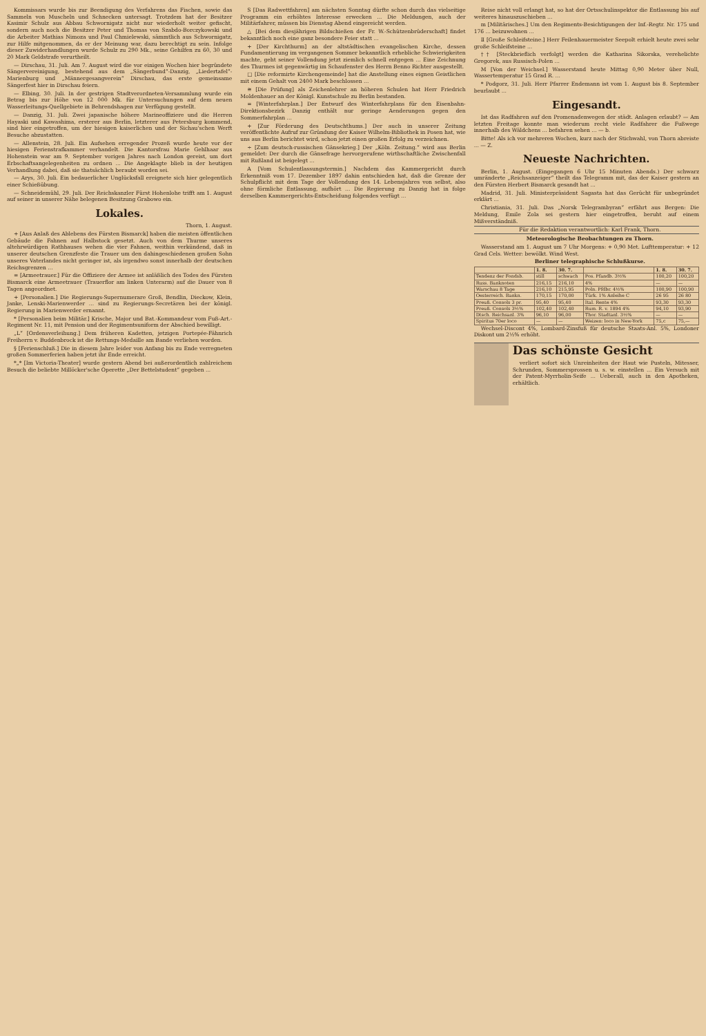Kommissars wurde bis zur Beendigung des Verfahrens das Fischen, sowie das Sammeln von Muscheln und Schnecken untersagt. Trotzdem hat der Besitzer Kasimir Schulz aus Abbau Schwornigatz nicht nur wiederholt weiter gefischt, sondern auch noch die Besitzer Peter und Thomas von Szabdo-Borczykowski und die Arbeiter Mathias Nimoza und Paul Chmielewski, sämmtlich aus Schwornigatz, zur Hilfe mitgenommen, da er der Meinung war, dazu berechtigt zu sein. Infolge dieser Zuwiderhandlungen wurde Schulz zu 290 Mk., seine Gehilfen zu 60, 30 und 20 Mark Geldstrafe verurtheilt.
— Dirschau, 31. Juli. Am 7. August wird die vor einigen Wochen hier begründete Sängervereinigung, bestehend aus dem „Sängerbund“-Danzig, „Liedertafel“-Marienburg und „Männergesangverein“ Dirschau, das erste gemeinsame Sängerfest hier in Dirschau feiern.
— Elbing, 30. Juli. In der gestrigen Stadtverordneten-Versammlung wurde ein Betrag bis zur Höhe von 12 000 Mk. für Untersuchungen auf dem neuen Wasserleitungs-Quellgebiete in Behrendshagen zur Verfügung gestellt.
— Danzig, 31. Juli. Zwei japanische höhere Marineoffiziere und die Herren Hayaski und Kawashima, ersterer aus Berlin, letzterer aus Petersburg kommend, sind hier eingetroffen, um der hiesigen kaiserlichen und der Sichau'schen Werft Besuche abzustatten.
— Allenstein, 28. Juli. Ein Aufsehen erregender Prozeß wurde heute vor der hiesigen Ferienstrafkammer verhandelt. Die Kantorsfrau Marie Gehlhaar aus Hohenstein war am 9. September vorigen Jahres nach London gereist, um dort Erbschaftsangelegenheiten zu ordnen ... Die Angeklagte blieb in der heutigen Verhandlung dabei, daß sie thatsächlich beraubt worden sei.
— Arys, 30. Juli. Ein bedauerlicher Unglücksfall ereignete sich hier gelegentlich einer Schießübung.
— Schneidemühl, 29. Juli. Der Reichskanzler Fürst Hohenlohe trifft am 1. August auf seiner in unserer Nähe belegenen Besitzung Grabowo ein.
Lokales.
Thorn, 1. August.
+ [Aus Anlaß des Ablebens des Fürsten Bismarck] haben die meisten öffentlichen Gebäude die Fahnen auf Halbstock gesetzt. Auch von dem Thurme unseres altehrwürdigen Rathhauses wehen die vier Fahnen, weithin verkündend, daß in unserer deutschen Grenzfeste die Trauer um den dahingeschiedenen großen Sohn unseres Vaterlandes nicht geringer ist, als irgendwo sonst innerhalb der deutschen Reichsgrenzen ...
= [Armeetrauer.] Für die Offiziere der Armee ist anläßlich des Todes des Fürsten Bismarck eine Armeetrauer (Trauerflor am linken Unterarm) auf die Dauer von 8 Tagen angeordnet.
+ [Personalien.] Die Regierungs-Supernumerare Groß, Bendlin, Dieckow, Klein, Janke, Lenski-Marienwerder ... sind zu Regierungs-Secretären bei der königl. Regierung in Marienwerder ernannt.
* [Personalien beim Militär.] Krische, Major und Bat.-Kommandeur vom Fuß-Art.-Regiment Nr. 11, mit Pension und der Regimentsuniform der Abschied bewilligt.
„L“ [Ordensverleihung.] Dem früheren Kadetten, jetzigen Portepée-Fähnrich Freiherrn v. Buddenbrock ist die Rettungs-Medaille am Bande verliehen worden.
§ [Ferienschluß.] Die in diesem Jahre leider von Anfang bis zu Ende verregneten großen Sommerferien haben jetzt ihr Ende erreicht.
*„* [Im Victoria-Theater] wurde gestern Abend bei außerordentlich zahlreichem Besuch die beliebte Millöcker'sche Operette „Der Bettelstudent“ gegeben ...
S [Das Radwettfahren] am nächsten Sonntag dürfte schon durch das vielseitige Programm ein erhöhtes Interesse erwecken ... Die Meldungen, auch der Militärfahrer, müssen bis Dienstag Abend eingereicht werden.
△ [Bei dem diesjährigen Bildschießen der Fr. W.-Schützenbrüderschaft] findet bekanntlich noch eine ganz besondere Feier statt ...
+ [Der Kirchthurm] an der altstädtischen evangelischen Kirche, dessen Fundamentierung im vergangenen Sommer bekanntlich erhebliche Schwierigkeiten machte, geht seiner Vollendung jetzt ziemlich schnell entgegen ... Eine Zeichnung des Thurmes ist gegenwärtig im Schaufenster des Herrn Benno Richter ausgestellt.
□ [Die reformirte Kirchengemeinde] hat die Anstellung eines eignen Geistlichen mit einem Gehalt von 2400 Mark beschlossen ...
≅ [Die Prüfung] als Zeichenlehrer an höheren Schulen hat Herr Friedrich Moldenhauer an der Königl. Kunstschule zu Berlin bestanden.
= [Winterfahrplan.] Der Entwurf des Winterfahrplans für den Eisenbahn-Direktionsbezirk Danzig enthält nur geringe Aenderungen gegen den Sommerfahrplan ...
+ [Zur Förderung des Deutschthums.] Der auch in unserer Zeitung veröffentlichte Aufruf zur Gründung der Kaiser Wilhelm-Bibliothek in Posen hat, wie uns aus Berlin berichtet wird, schon jetzt einen großen Erfolg zu verzeichnen.
÷ [Zum deutsch-russischen Gänsekrieg.] Der „Köln. Zeitung.“ wird aus Berlin gemeldet: Der durch die Gänsefrage hervorgerufene wirthschaftliche Zwischenfall mit Rußland ist beigelegt ...
A [Vom Schulentlassungstermin.] Nachdem das Kammergericht durch Erkenntniß vom 17. Dezember 1897 dahin entschieden hat, daß die Grenze der Schulpflicht mit dem Tage der Vollendung des 14. Lebensjahres von selbst, also ohne förmliche Entlassung, aufhört ... Die Regierung zu Danzig hat in folge derselben Kammergerichts-Entscheidung folgendes verfügt ...
Reise nicht voll erlangt hat, so hat der Ortsschulinspektor die Entlassung bis auf weiteres hinauszuschieben ...
m [Militärisches.] Um den Regiments-Besichtigungen der Inf.-Regtr. Nr. 175 und 176 ... beizuwohnen ...
Ⅱ [Große Schleifsteine.] Herr Feilenhauermeister Seepolt erhielt heute zwei sehr große Schleifsteine ...
†† [Steckbrieflich verfolgt] werden die Katharina Sikorska, verehelichte Gregorek, aus Russisch-Polen ...
M [Von der Weichsel.] Wasserstand heute Mittag 0,90 Meter über Null, Wassertemperatur 15 Grad R. ...
* Podgorz, 31. Juli. Herr Pfarrer Endemann ist vom 1. August bis 8. September beurlaubt ...
Eingesandt.
Ist das Radfahren auf den Promenadenwegen der städt. Anlagen erlaubt? — Am letzten Freitage konnte man wiederum recht viele Radfahrer die Fußwege innerhalb des Wäldchens ... befahren sehen ... — b.
Bitte! Als ich vor mehreren Wochen, kurz nach der Stichwahl, von Thorn abreiste ... — Z.
Neueste Nachrichten.
Berlin, 1. August. (Eingegangen 6 Uhr 15 Minuten Abends.) Der schwarz umränderte „Reichsanzeiger“ theilt das Telegramm mit, das der Kaiser gestern an den Fürsten Herbert Bismarck gesandt hat ...
Madrid, 31. Juli. Ministerpräsident Sagasta hat das Gerücht für unbegründet erklärt ...
Christiania, 31. Juli. Das „Norsk Telegrambyran“ erfährt aus Bergen: Die Meldung, Emile Zola sei gestern hier eingetroffen, beruht auf einem Mißverständniß.
Für die Redaktion verantwortlich: Karl Frank, Thorn.
Meteorologische Beobachtungen zu Thorn.
Wasserstand am 1. August um 7 Uhr Morgens: + 0,90 Met. Lufttemperatur: + 12 Grad Cels. Wetter: bewölkt. Wind West.
Berliner telegraphische Schlußkurse.
| | 1. 8. | 30. 7. | | 1. 8. | 30. 7. |
| --- | --- | --- | --- | --- | --- |
| Tendenz der Fondsb. | still | schwach | Pos. Pfandb. 3½% | 100,20 | 100,20 |
| Russ. Banknoten | 216,15 | 216,10 | 4% | — | — |
| Warschau 8 Tage | 216,10 | 215,95 | Poln. Pfdbr. 4½% | 100,90 | 100,90 |
| Oesterreich. Bankn. | 170,15 | 170,00 | Türk. 1% Anleihe C | 26 95 | 26 80 |
| Preuß. Consols 3 pr. | 95,40 | 95,40 | Ital. Rente 4% | 93,30 | 93,30 |
| Preuß. Consols 3½% | 102,40 | 102,40 | Rum. R. v. 1894 4% | 94,10 | 93,90 |
| Dtsch. Reichsanl. 3% | 96,10 | 96,00 | Thor. Stadtanl. 3½% | — | — |
| Spiritus 70er loco | — | — | Weizen: loco in New-York | 75,c | 75,— |
Wechsel-Discont 4%, Lombard-Zinsfuß für deutsche Staats-Anl. 5%, Londoner Diskont um 2½% erhöht.
Das schönste Gesicht
verliert sofort sich Unreinheiten der Haut wie Pusteln, Mitesser, Schrunden, Sommersprossen u. s. w. einstellen ... Ein Versuch mit der Patent-Myrrholin-Seife ... Ueberall, auch in den Apotheken, erhältlich.